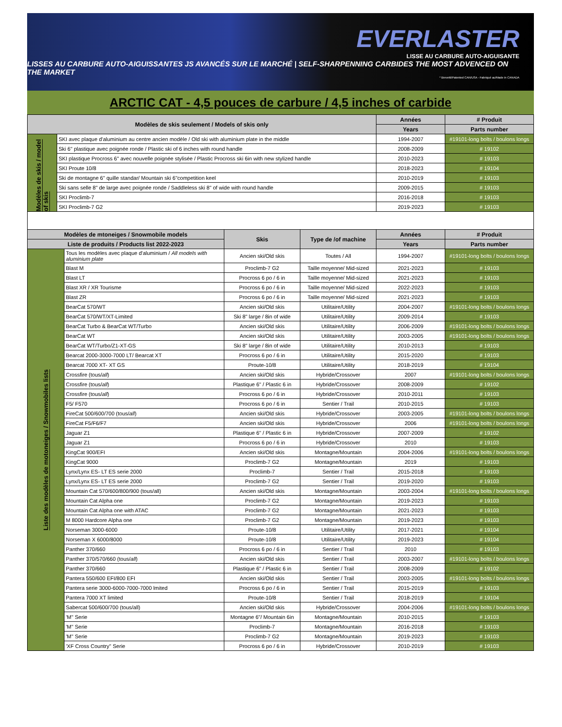EVERLASTER
LISSE AU CARBURE AUTO-AIGUISANTE
LISSES AU CARBURE AUTO-AIGUISSANTES JS AVANCÉS SUR LE MARCHÉ | SELF-SHARPENNING CARBIDES THE MOST ADVENCED ON THE MARKET
* Brevetti/Patented CAN/USA - Fabriqué au/Made in CANADA
ARCTIC CAT - 4,5 pouces de carbure / 4,5 inches of carbide
| Modèles de skis seulement / Models of skis only | | Années | # Produit |
| --- | --- | --- | --- |
| | | Years | Parts number |
| Modèles de skis / model of skis | SKI avec plaque d'aluminium au centre ancien modèle / Old ski with aluminium plate in the middle | 1994-2007 | #19101-long bolts / boulons longs |
| | Ski 6" plastique avec poignée ronde / Plastic ski of 6 inches with round handle | 2008-2009 | # 19102 |
| | SKI plastique Procross 6" avec nouvelle poignée stylisée / Plastic Procross ski 6in with new stylized handle | 2010-2023 | # 19103 |
| | SKI Proute 10/8 | 2018-2023 | # 19104 |
| | Ski de montagne 6" quille standar/ Mountain ski 6"competition keel | 2010-2019 | # 19103 |
| | Ski sans selle 8" de large avec poignée ronde / Saddleless ski 8" of wide with round handle | 2009-2015 | # 19103 |
| | SKI Proclimb-7 | 2016-2018 | # 19103 |
| | SKI Proclimb-7 G2 | 2019-2023 | # 19103 |
| Modèles de mtoneiges / Snowmobile models | | Skis | Type de /of machine | Années | # Produit |
| --- | --- | --- | --- | --- | --- |
| Liste de produits / Products list 2022-2023 | | | | Years | Parts number |
| Liste des modèles de motoneiges / Snowmobiles lists | Tous les modèles avec plaque d'aluminium / All models with aluminium plate | Ancien ski/Old skis | Toutes / All | 1994-2007 | #19101-long bolts / boulons longs |
| | Blast M | Proclimb-7 G2 | Taille moyenne/ Mid-sized | 2021-2023 | # 19103 |
| | Blast LT | Procross 6 po / 6 in | Taille moyenne/ Mid-sized | 2021-2023 | # 19103 |
| | Blast XR / XR Tourisme | Procross 6 po / 6 in | Taille moyenne/ Mid-sized | 2022-2023 | # 19103 |
| | Blast ZR | Procross 6 po / 6 in | Taille moyenne/ Mid-sized | 2021-2023 | # 19103 |
| | BearCat 570/WT | Ancien ski/Old skis | Utilitaire/Utility | 2004-2007 | #19101-long bolts / boulons longs |
| | BearCat 570/WT/XT-Limited | Ski 8" large / 8in of wide | Utilitaire/Utility | 2009-2014 | # 19103 |
| | BearCat Turbo & BearCat WT/Turbo | Ancien ski/Old skis | Utilitaire/Utility | 2006-2009 | #19101-long bolts / boulons longs |
| | BearCat WT | Ancien ski/Old skis | Utilitaire/Utility | 2003-2005 | #19101-long bolts / boulons longs |
| | BearCat WT/Turbo/Z1-XT-GS | Ski 8" large / 8in of wide | Utilitaire/Utility | 2010-2013 | # 19103 |
| | Bearcat 2000-3000-7000 LT/ Bearcat XT | Procross 6 po / 6 in | Utilitaire/Utility | 2015-2020 | # 19103 |
| | Bearcat 7000 XT- XT GS | Proute-10/8 | Utilitaire/Utility | 2018-2019 | # 19104 |
| | Crossfire (tous/ all ) | Ancien ski/Old skis | Hybride/Crossover | 2007 | #19101-long bolts / boulons longs |
| | Crossfire (tous/ all ) | Plastique 6" / Plastic 6 in | Hybride/Crossover | 2008-2009 | # 19102 |
| | Crossfire (tous/ all ) | Procross 6 po / 6 in | Hybride/Crossover | 2010-2011 | # 19103 |
| | F5/ F570 | Procross 6 po / 6 in | Sentier / Trail | 2010-2015 | # 19103 |
| | FireCat 500/600/700 (tous/ all ) | Ancien ski/Old skis | Hybride/Crossover | 2003-2005 | #19101-long bolts / boulons longs |
| | FireCat F5/F6/F7 | Ancien ski/Old skis | Hybride/Crossover | 2006 | #19101-long bolts / boulons longs |
| | Jaguar Z1 | Plastique 6" / Plastic 6 in | Hybride/Crossover | 2007-2009 | # 19102 |
| | Jaguar Z1 | Procross 6 po / 6 in | Hybride/Crossover | 2010 | # 19103 |
| | KingCat 900/EFI | Ancien ski/Old skis | Montagne/Mountain | 2004-2006 | #19101-long bolts / boulons longs |
| | KingCat 9000 | Proclimb-7 G2 | Montagne/Mountain | 2019 | # 19103 |
| | Lynx/Lynx ES- LT ES serie 2000 | Proclimb-7 | Sentier / Trail | 2015-2018 | # 19103 |
| | Lynx/Lynx ES- LT ES serie 2000 | Proclimb-7 G2 | Sentier / Trail | 2019-2020 | # 19103 |
| | Mountain Cat 570/600/800/900 (tous/all) | Ancien ski/Old skis | Montagne/Mountain | 2003-2004 | #19101-long bolts / boulons longs |
| | Mountain Cat Alpha one | Proclimb-7 G2 | Montagne/Mountain | 2019-2023 | # 19103 |
| | Mountain Cat Alpha one with ATAC | Proclimb-7 G2 | Montagne/Mountain | 2021-2023 | # 19103 |
| | M 8000 Hardcore Alpha one | Proclimb-7 G2 | Montagne/Mountain | 2019-2023 | # 19103 |
| | Norseman 3000-6000 | Proute-10/8 | Utilitaire/Utility | 2017-2021 | # 19104 |
| | Norseman X 6000/8000 | Proute-10/8 | Utilitaire/Utility | 2019-2023 | # 19104 |
| | Panther 370/660 | Procross 6 po / 6 in | Sentier / Trail | 2010 | # 19103 |
| | Panther 370/570/660 (tous/ all ) | Ancien ski/Old skis | Sentier / Trail | 2003-2007 | #19101-long bolts / boulons longs |
| | Panther 370/660 | Plastique 6" / Plastic 6 in | Sentier / Trail | 2008-2009 | # 19102 |
| | Pantera 550/600 EFI/800 EFI | Ancien ski/Old skis | Sentier / Trail | 2003-2005 | #19101-long bolts / boulons longs |
| | Pantera serie 3000-6000-7000-7000 lmited | Procross 6 po / 6 in | Sentier / Trail | 2015-2019 | # 19103 |
| | Pantera 7000 XT limited | Proute-10/8 | Sentier / Trail | 2018-2019 | # 19104 |
| | Sabercat 500/600/700 (tous/all) | Ancien ski/Old skis | Hybride/Crossover | 2004-2006 | #19101-long bolts / boulons longs |
| | 'M'' Serie | Montagne 6"/ Mountain 6in | Montagne/Mountain | 2010-2015 | # 19103 |
| | 'M'' Serie | Proclimb-7 | Montagne/Mountain | 2016-2018 | # 19103 |
| | 'M'' Serie | Proclimb-7 G2 | Montagne/Mountain | 2019-2023 | # 19103 |
| | 'XF Cross Country'' Serie | Procross 6 po / 6 in | Hybride/Crossover | 2010-2019 | # 19103 |